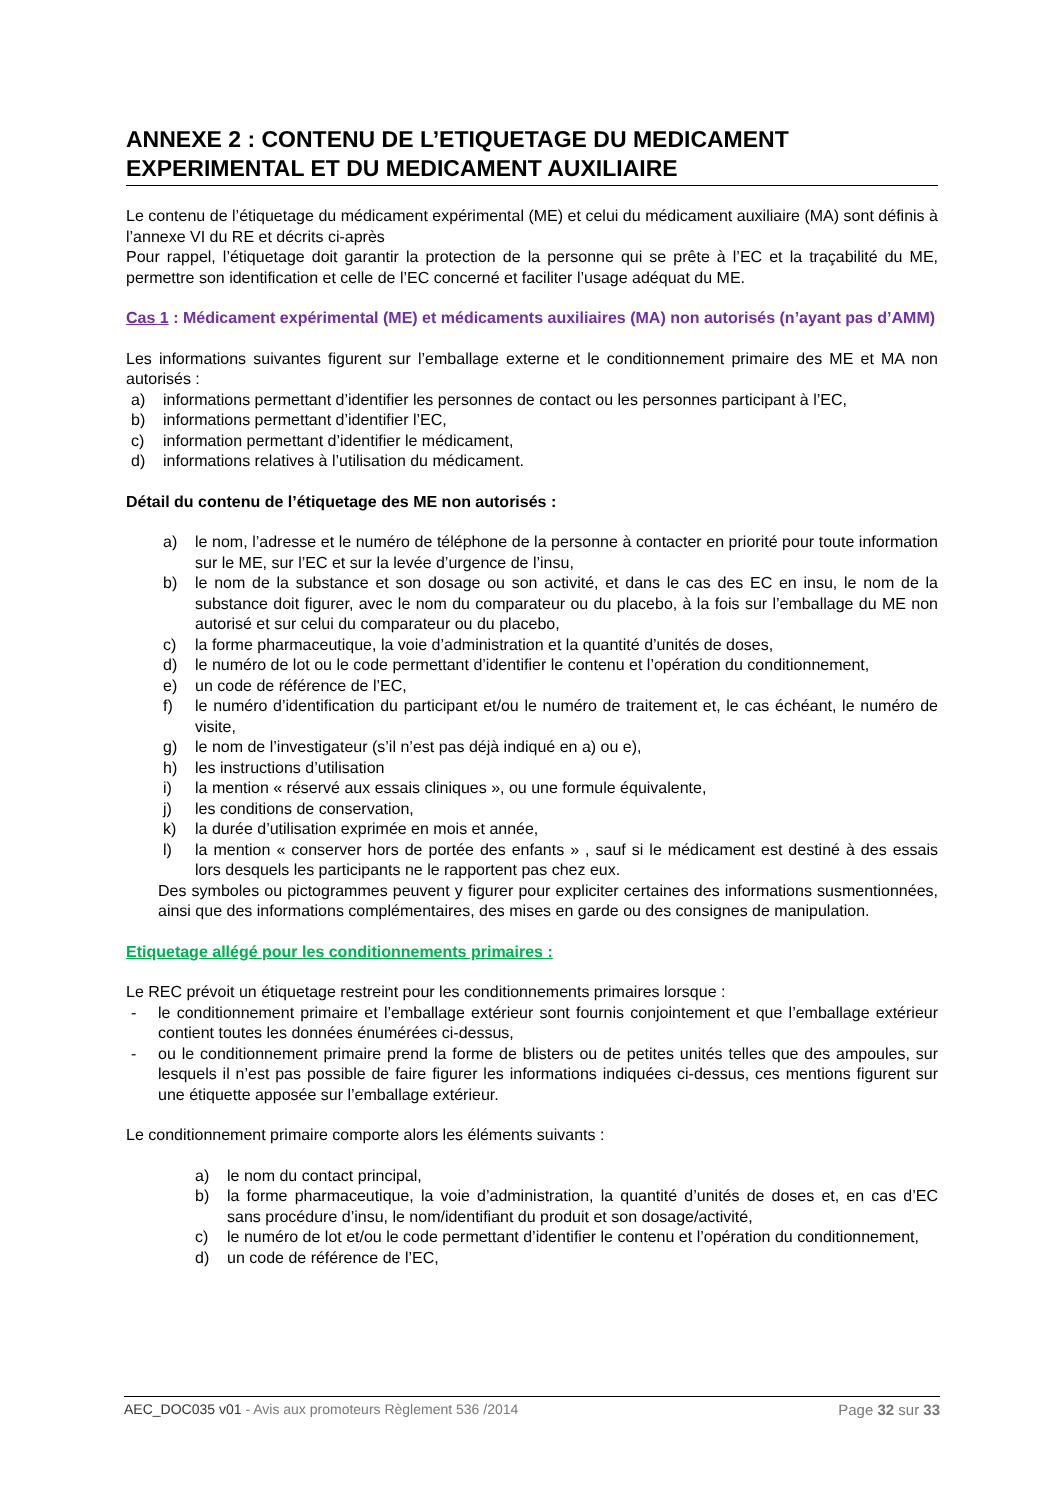ANNEXE 2 : CONTENU DE L’ETIQUETAGE DU MEDICAMENT EXPERIMENTAL ET DU MEDICAMENT AUXILIAIRE
Le contenu de l’étiquetage du médicament expérimental (ME) et celui du médicament auxiliaire (MA) sont définis à l’annexe VI du RE et décrits ci-après
Pour rappel, l’étiquetage doit garantir la protection de la personne qui se prête à l’EC et la traçabilité du ME, permettre son identification et celle de l’EC concerné et faciliter l’usage adéquat du ME.
Cas 1 : Médicament expérimental (ME) et médicaments auxiliaires (MA) non autorisés (n’ayant pas d’AMM)
Les informations suivantes figurent sur l’emballage externe et le conditionnement primaire des ME et MA non autorisés :
a) informations permettant d’identifier les personnes de contact ou les personnes participant à l’EC,
b) informations permettant d’identifier l’EC,
c) information permettant d’identifier le médicament,
d) informations relatives à l’utilisation du médicament.
Détail du contenu de l’étiquetage des ME non autorisés :
a) le nom, l’adresse et le numéro de téléphone de la personne à contacter en priorité pour toute information sur le ME, sur l’EC et sur la levée d’urgence de l’insu,
b) le nom de la substance et son dosage ou son activité, et dans le cas des EC en insu, le nom de la substance doit figurer, avec le nom du comparateur ou du placebo, à la fois sur l’emballage du ME non autorisé et sur celui du comparateur ou du placebo,
c) la forme pharmaceutique, la voie d’administration et la quantité d’unités de doses,
d) le numéro de lot ou le code permettant d’identifier le contenu et l’opération du conditionnement,
e) un code de référence de l’EC,
f) le numéro d’identification du participant et/ou le numéro de traitement et, le cas échéant, le numéro de visite,
g) le nom de l’investigateur (s’il n’est pas déjà indiqué en a) ou e),
h) les instructions d’utilisation
i) la mention « réservé aux essais cliniques », ou une formule équivalente,
j) les conditions de conservation,
k) la durée d’utilisation exprimée en mois et année,
l) la mention « conserver hors de portée des enfants » , sauf si le médicament est destiné à des essais lors desquels les participants ne le rapportent pas chez eux.
Des symboles ou pictogrammes peuvent y figurer pour expliciter certaines des informations susmentionnées, ainsi que des informations complémentaires, des mises en garde ou des consignes de manipulation.
Etiquetage allégé pour les conditionnements primaires :
Le REC prévoit un étiquetage restreint pour les conditionnements primaires lorsque :
- le conditionnement primaire et l’emballage extérieur sont fournis conjointement et que l’emballage extérieur contient toutes les données énumérées ci-dessus,
- ou le conditionnement primaire prend la forme de blisters ou de petites unités telles que des ampoules, sur lesquels il n’est pas possible de faire figurer les informations indiquées ci-dessus, ces mentions figurent sur une étiquette apposée sur l’emballage extérieur.
Le conditionnement primaire comporte alors les éléments suivants :
a) le nom du contact principal,
b) la forme pharmaceutique, la voie d’administration, la quantité d’unités de doses et, en cas d’EC sans procédure d’insu, le nom/identifiant du produit et son dosage/activité,
c) le numéro de lot et/ou le code permettant d’identifier le contenu et l’opération du conditionnement,
d) un code de référence de l’EC,
AEC_DOC035 v01 - Avis aux promoteurs Règlement 536 /2014 Page 32 sur 33